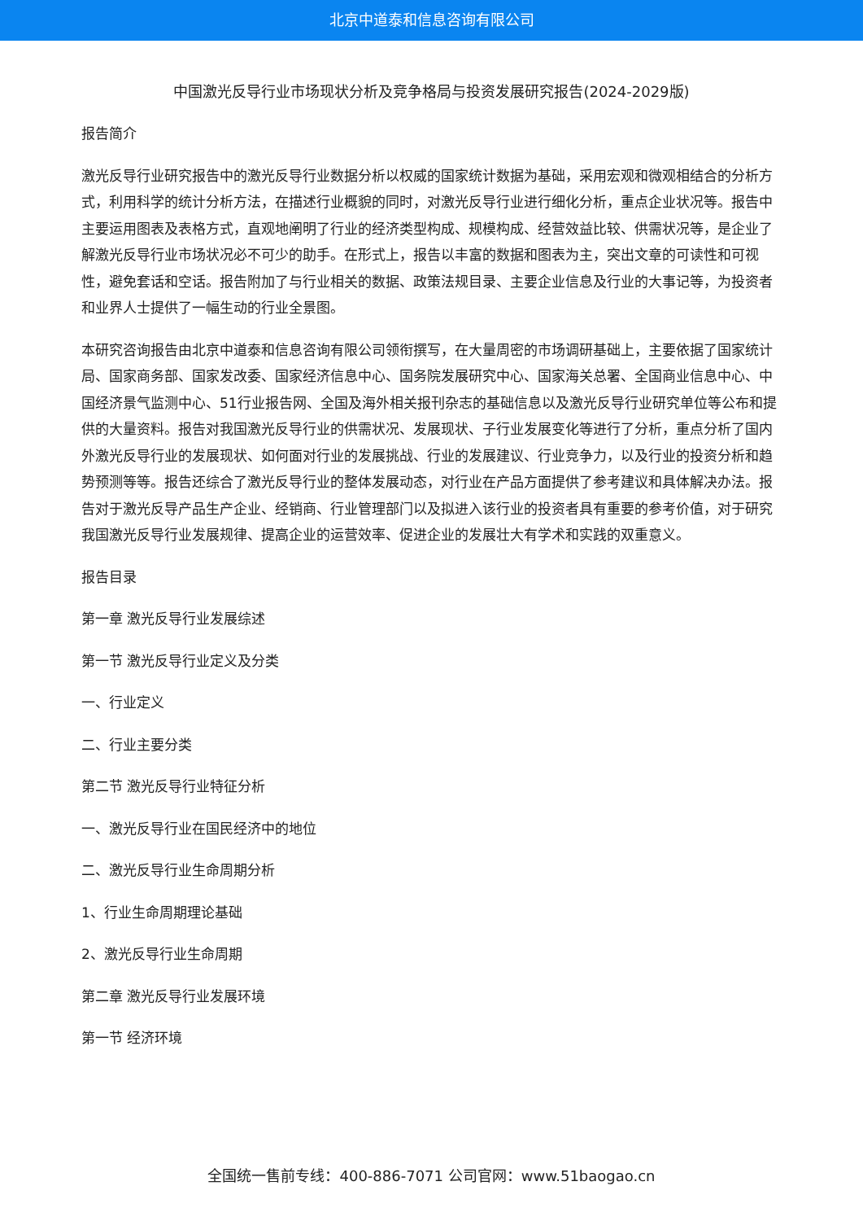北京中道泰和信息咨询有限公司
中国激光反导行业市场现状分析及竞争格局与投资发展研究报告(2024-2029版)
报告简介
激光反导行业研究报告中的激光反导行业数据分析以权威的国家统计数据为基础，采用宏观和微观相结合的分析方式，利用科学的统计分析方法，在描述行业概貌的同时，对激光反导行业进行细化分析，重点企业状况等。报告中主要运用图表及表格方式，直观地阐明了行业的经济类型构成、规模构成、经营效益比较、供需状况等，是企业了解激光反导行业市场状况必不可少的助手。在形式上，报告以丰富的数据和图表为主，突出文章的可读性和可视性，避免套话和空话。报告附加了与行业相关的数据、政策法规目录、主要企业信息及行业的大事记等，为投资者和业界人士提供了一幅生动的行业全景图。
本研究咨询报告由北京中道泰和信息咨询有限公司领衔撰写，在大量周密的市场调研基础上，主要依据了国家统计局、国家商务部、国家发改委、国家经济信息中心、国务院发展研究中心、国家海关总署、全国商业信息中心、中国经济景气监测中心、51行业报告网、全国及海外相关报刊杂志的基础信息以及激光反导行业研究单位等公布和提供的大量资料。报告对我国激光反导行业的供需状况、发展现状、子行业发展变化等进行了分析，重点分析了国内外激光反导行业的发展现状、如何面对行业的发展挑战、行业的发展建议、行业竞争力，以及行业的投资分析和趋势预测等等。报告还综合了激光反导行业的整体发展动态，对行业在产品方面提供了参考建议和具体解决办法。报告对于激光反导产品生产企业、经销商、行业管理部门以及拟进入该行业的投资者具有重要的参考价值，对于研究我国激光反导行业发展规律、提高企业的运营效率、促进企业的发展壮大有学术和实践的双重意义。
报告目录
第一章 激光反导行业发展综述
第一节 激光反导行业定义及分类
一、行业定义
二、行业主要分类
第二节 激光反导行业特征分析
一、激光反导行业在国民经济中的地位
二、激光反导行业生命周期分析
1、行业生命周期理论基础
2、激光反导行业生命周期
第二章 激光反导行业发展环境
第一节 经济环境
全国统一售前专线：400-886-7071 公司官网：www.51baogao.cn